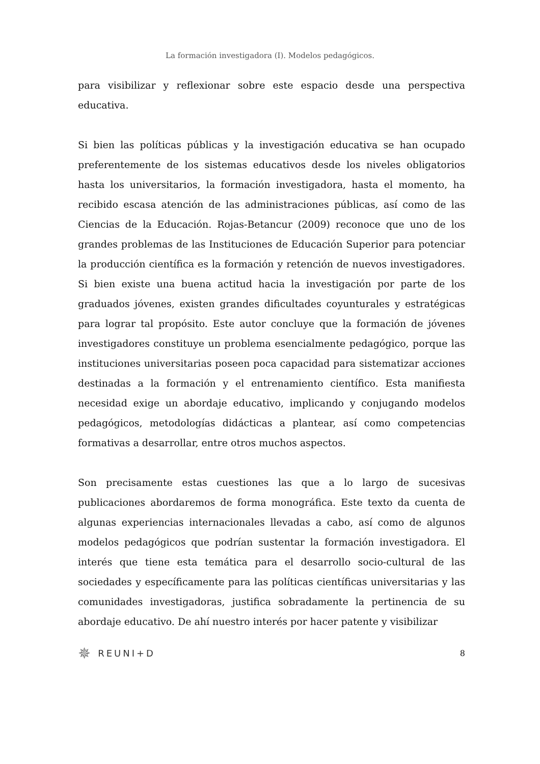La formación investigadora (I). Modelos pedagógicos.
para visibilizar y reflexionar sobre este espacio desde una perspectiva educativa.
Si bien las políticas públicas y la investigación educativa se han ocupado preferentemente de los sistemas educativos desde los niveles obligatorios hasta los universitarios, la formación investigadora, hasta el momento, ha recibido escasa atención de las administraciones públicas, así como de las Ciencias de la Educación. Rojas-Betancur (2009) reconoce que uno de los grandes problemas de las Instituciones de Educación Superior para potenciar la producción científica es la formación y retención de nuevos investigadores. Si bien existe una buena actitud hacia la investigación por parte de los graduados jóvenes, existen grandes dificultades coyunturales y estratégicas para lograr tal propósito. Este autor concluye que la formación de jóvenes investigadores constituye un problema esencialmente pedagógico, porque las instituciones universitarias poseen poca capacidad para sistematizar acciones destinadas a la formación y el entrenamiento científico. Esta manifiesta necesidad exige un abordaje educativo, implicando y conjugando modelos pedagógicos, metodologías didácticas a plantear, así como competencias formativas a desarrollar, entre otros muchos aspectos.
Son precisamente estas cuestiones las que a lo largo de sucesivas publicaciones abordaremos de forma monográfica. Este texto da cuenta de algunas experiencias internacionales llevadas a cabo, así como de algunos modelos pedagógicos que podrían sustentar la formación investigadora. El interés que tiene esta temática para el desarrollo socio-cultural de las sociedades y específicamente para las políticas científicas universitarias y las comunidades investigadoras, justifica sobradamente la pertinencia de su abordaje educativo. De ahí nuestro interés por hacer patente y visibilizar
✵ REUNI+D 8